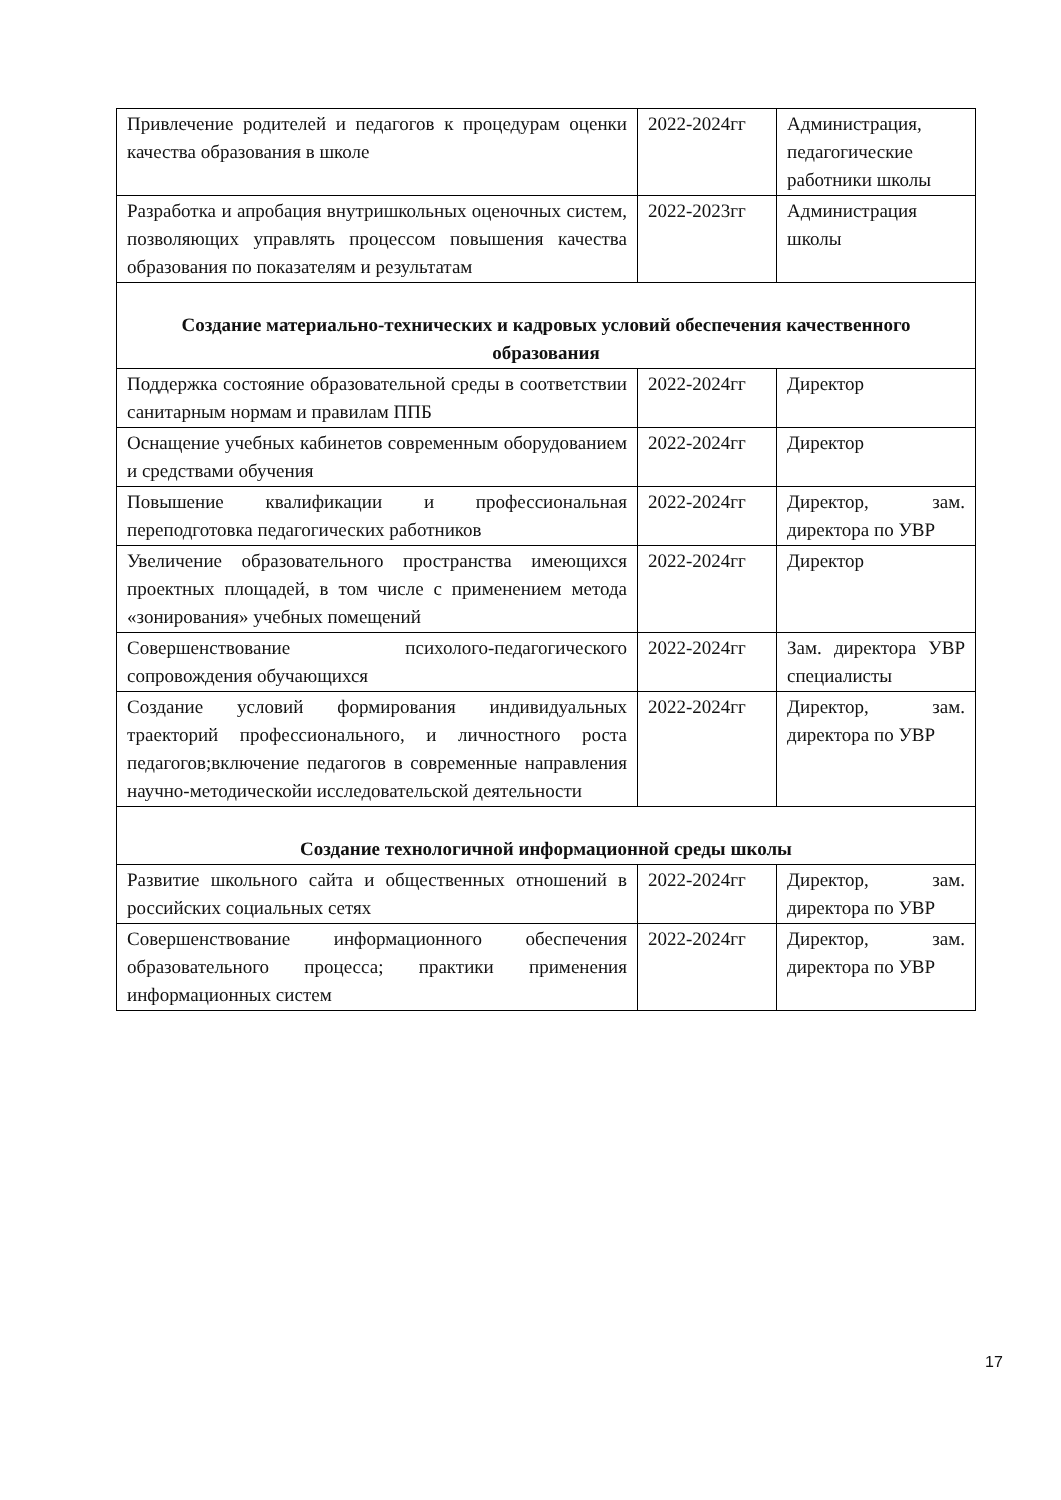| Привлечение родителей и педагогов к процедурам оценки качества образования в школе | 2022-2024гг | Администрация, педагогические работники школы |
| Разработка и апробация внутришкольных оценочных систем, позволяющих управлять процессом повышения качества образования по показателям и результатам | 2022-2023гг | Администрация школы |
| Создание материально-технических и кадровых условий обеспечения качественного образования | | |
| Поддержка состояние образовательной среды в соответствии санитарным нормам и правилам ППБ | 2022-2024гг | Директор |
| Оснащение учебных кабинетов современным оборудованием и средствами обучения | 2022-2024гг | Директор |
| Повышение квалификации и профессиональная переподготовка педагогических работников | 2022-2024гг | Директор, зам. директора по УВР |
| Увеличение образовательного пространства имеющихся проектных площадей, в том числе с применением метода «зонирования» учебных помещений | 2022-2024гг | Директор |
| Совершенствование психолого-педагогического сопровождения обучающихся | 2022-2024гг | Зам. директора УВР специалисты |
| Создание условий формирования индивидуальных траекторий профессионального, и личностного роста педагогов;включение педагогов в современные направления научно-методическойи исследовательской деятельности | 2022-2024гг | Директор, зам. директора по УВР |
| Создание технологичной информационной среды школы | | |
| Развитие школьного сайта и общественных отношений в российских социальных сетях | 2022-2024гг | Директор, зам. директора по УВР |
| Совершенствование информационного обеспечения образовательного процесса; практики применения информационных систем | 2022-2024гг | Директор, зам. директора по УВР |
17